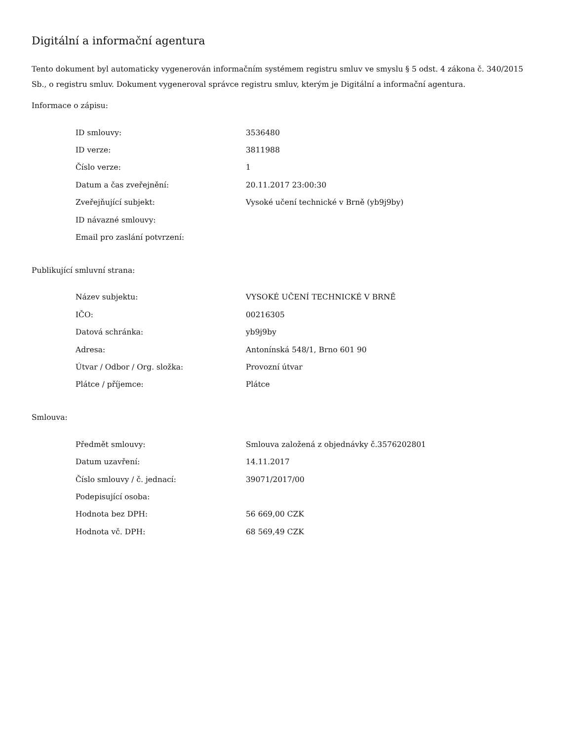Digitální a informační agentura
Tento dokument byl automaticky vygenerován informačním systémem registru smluv ve smyslu § 5 odst. 4 zákona č. 340/2015 Sb., o registru smluv. Dokument vygeneroval správce registru smluv, kterým je Digitální a informační agentura.
Informace o zápisu:
| ID smlouvy: | 3536480 |
| ID verze: | 3811988 |
| Číslo verze: | 1 |
| Datum a čas zveřejnění: | 20.11.2017 23:00:30 |
| Zveřejňující subjekt: | Vysoké učení technické v Brně (yb9j9by) |
| ID návazné smlouvy: | |
| Email pro zaslání potvrzení: | |
Publikující smluvní strana:
| Název subjektu: | VYSOKÉ UČENÍ TECHNICKÉ V BRNĚ |
| IČO: | 00216305 |
| Datová schránka: | yb9j9by |
| Adresa: | Antonínská 548/1, Brno 601 90 |
| Útvar / Odbor / Org. složka: | Provozní útvar |
| Plátce / příjemce: | Plátce |
Smlouva:
| Předmět smlouvy: | Smlouva založená z objednávky č.3576202801 |
| Datum uzavření: | 14.11.2017 |
| Číslo smlouvy / č. jednací: | 39071/2017/00 |
| Podepisující osoba: | |
| Hodnota bez DPH: | 56 669,00 CZK |
| Hodnota vč. DPH: | 68 569,49 CZK |